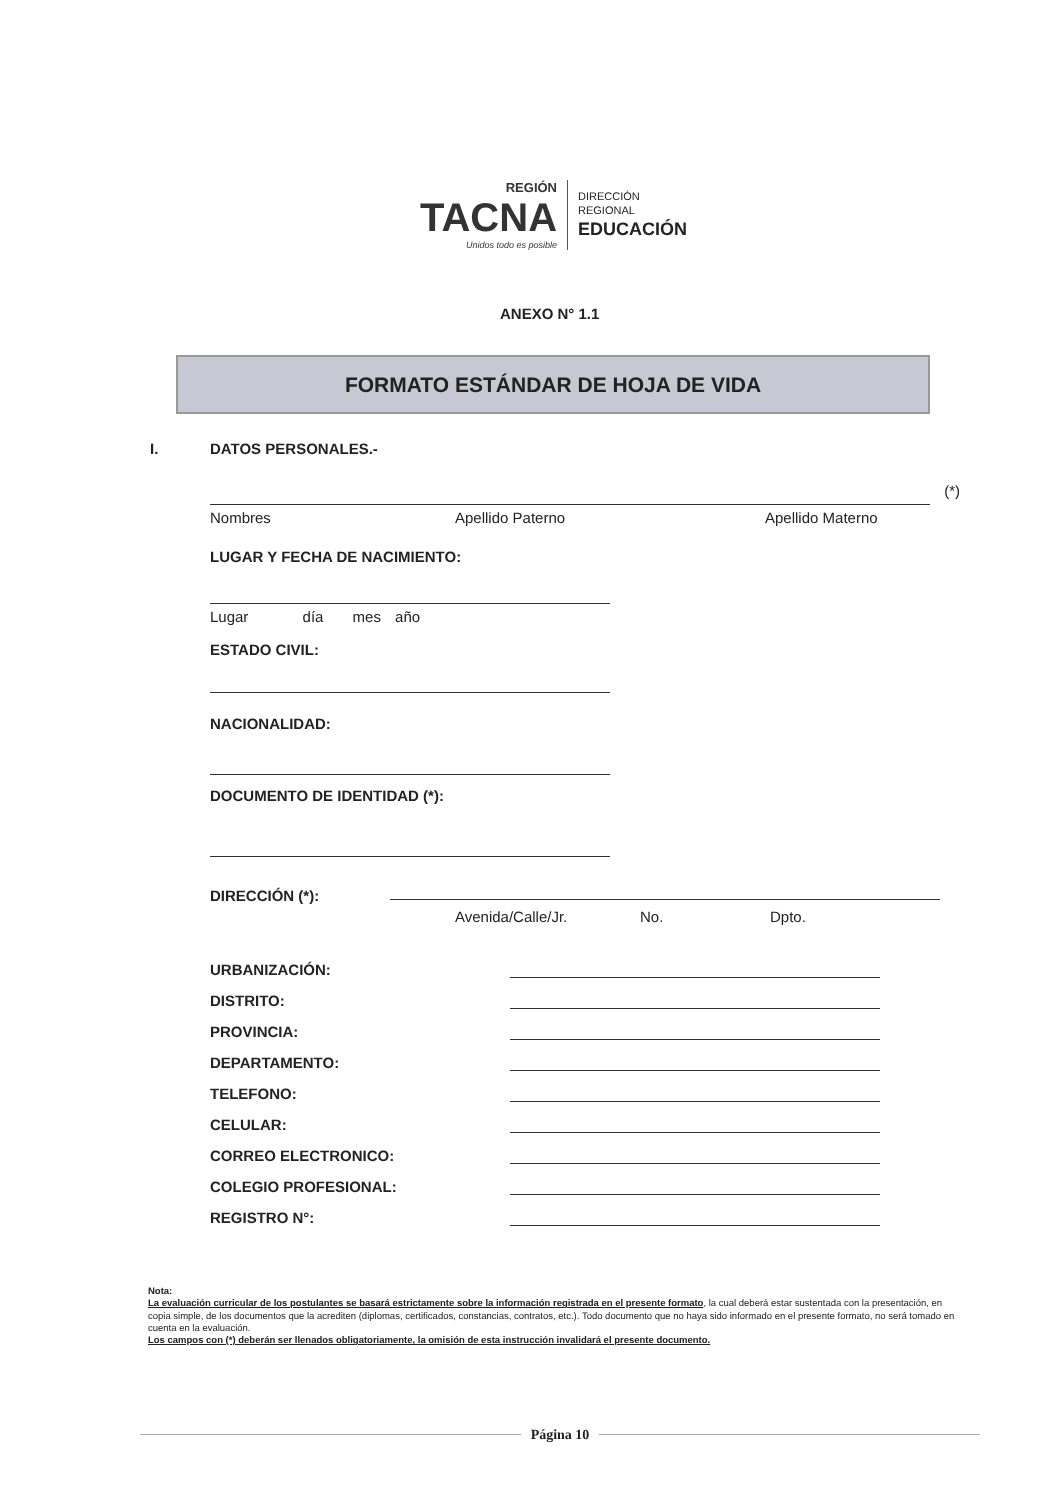REGIÓN
TACNA
Unidos todo es posible
DIRECCIÓN
REGIONAL
EDUCACIÓN
ANEXO N° 1.1
FORMATO ESTÁNDAR DE HOJA DE VIDA
I. DATOS PERSONALES.-
(*)
Nombres Apellido Paterno Apellido Materno
LUGAR Y FECHA DE NACIMIENTO:
Lugar día mes año
ESTADO CIVIL:
NACIONALIDAD:
DOCUMENTO DE IDENTIDAD (*):
DIRECCIÓN (*):
Avenida/Calle/Jr. No. Dpto.
URBANIZACIÓN:
DISTRITO:
PROVINCIA:
DEPARTAMENTO:
TELEFONO:
CELULAR:
CORREO ELECTRONICO:
COLEGIO PROFESIONAL:
REGISTRO N°:
Nota:
La evaluación curricular de los postulantes se basará estrictamente sobre la información registrada en el presente formato, la cual deberá estar sustentada con la presentación, en copia simple, de los documentos que la acrediten (diplomas, certificados, constancias, contratos, etc.). Todo documento que no haya sido informado en el presente formato, no será tomado en cuenta en la evaluación.
Los campos con (*) deberán ser llenados obligatoriamente, la omisión de esta instrucción invalidará el presente documento.
Página 10